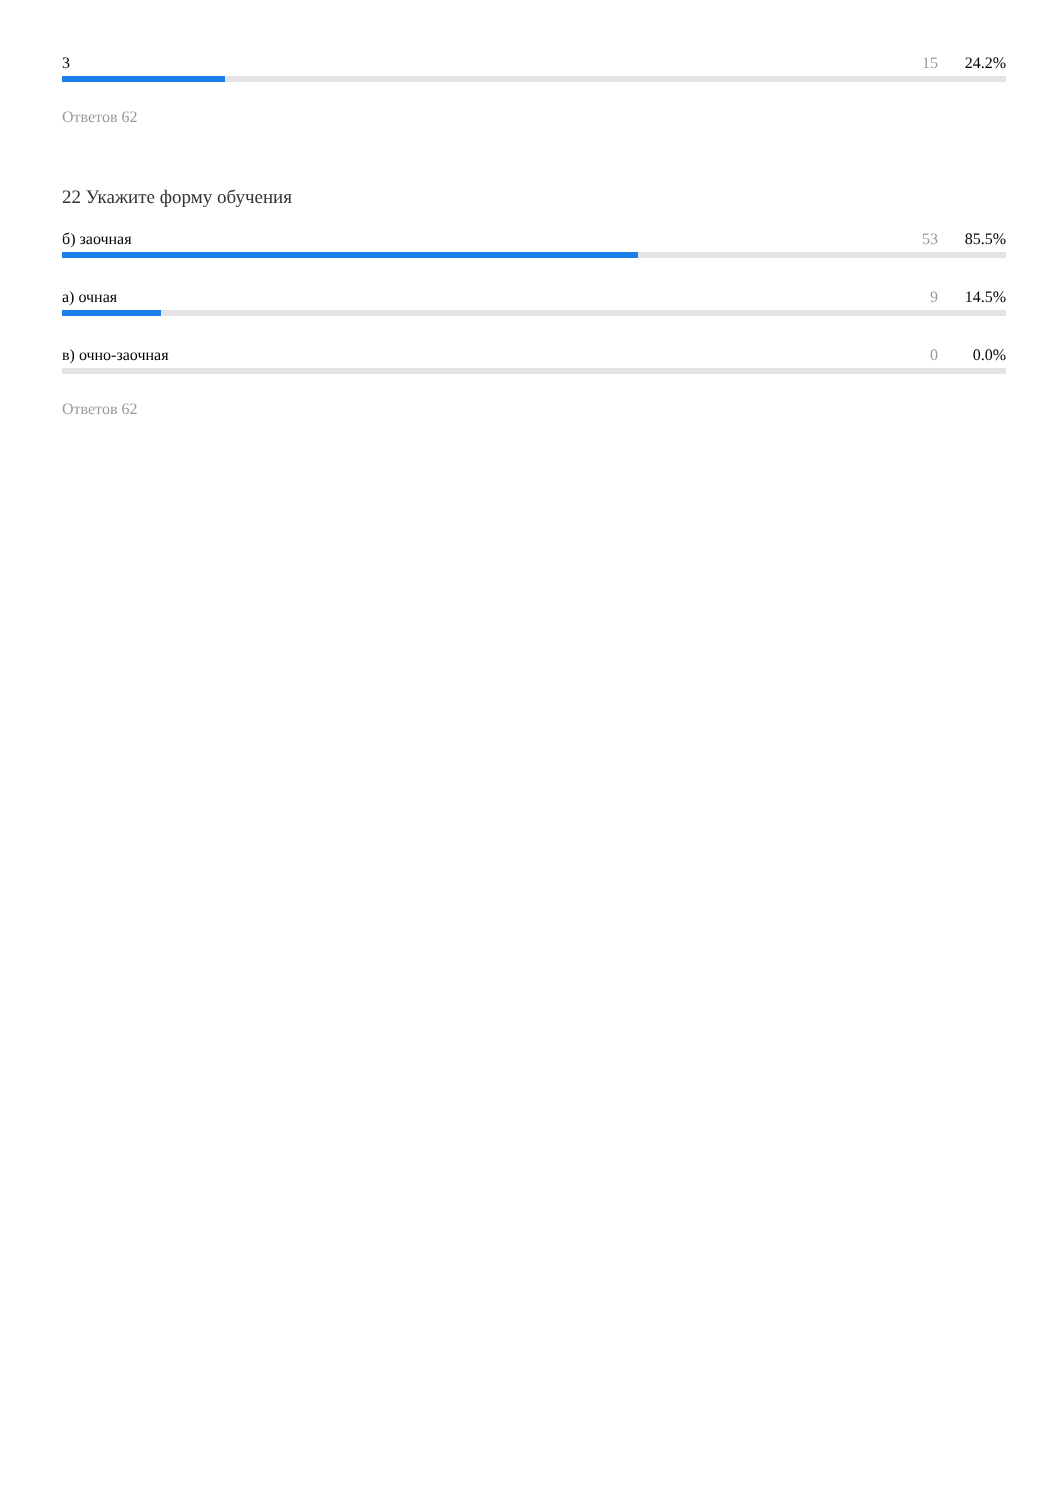3 15 24.2%
Ответов 62
22 Укажите форму обучения
б) заочная 53 85.5%
а) очная 9 14.5%
в) очно-заочная 0 0.0%
Ответов 62